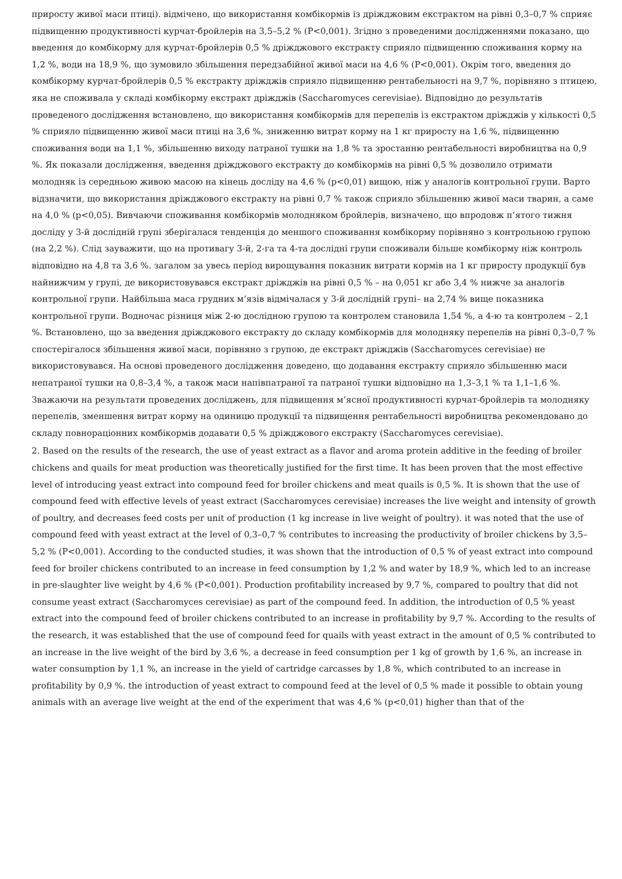приросту живої маси птиці). відмічено, що використання комбікормів із дріжджовим екстрактом на рівні 0,3–0,7 % сприяє підвищенню продуктивності курчат-бройлерів на 3,5–5,2 % (P<0,001). Згідно з проведеними дослідженнями показано, що введення до комбікорму для курчат-бройлерів 0,5 % дріжджового екстракту сприяло підвищенню споживання корму на 1,2 %, води на 18,9 %, що зумовило збільшення передзабійної живої маси на 4,6 % (P<0,001). Окрім того, введення до комбікорму курчат-бройлерів 0,5 % екстракту дріжджів сприяло підвищенню рентабельності на 9,7 %, порівняно з птицею, яка не споживала у складі комбікорму екстракт дріжджів (Saccharomyces cerevisiae). Відповідно до результатів проведеного дослідження встановлено, що використання комбікормів для перепелів із екстрактом дріжджів у кількості 0,5 % сприяло підвищенню живої маси птиці на 3,6 %, зниженню витрат корму на 1 кг приросту на 1,6 %, підвищенню споживання води на 1,1 %, збільшенню виходу патраної тушки на 1,8 % та зростанню рентабельності виробництва на 0,9 %. Як показали дослідження, введення дріжджового екстракту до комбікормів на рівні 0,5 % дозволило отримати молодняк із середньою живою масою на кінець досліду на 4,6 % (p<0,01) вищою, ніж у аналогів контрольної групи. Варто відзначити, що використання дріжджового екстракту на рівні 0,7 % також сприяло збільшенню живої маси тварин, а саме на 4,0 % (p<0,05). Вивчаючи споживання комбікормів молодняком бройлерів, визначено, що впродовж п’ятого тижня досліду у 3-й дослідній групі зберігалася тенденція до меншого споживання комбікорму порівняно з контрольною групою (на 2,2 %). Слід зауважити, що на противагу 3-й, 2-га та 4-та дослідні групи споживали більше комбікорму ніж контроль відповідно на 4,8 та 3,6 %. загалом за увесь період вирощування показник витрати кормів на 1 кг приросту продукції був найнижчим у групі, де використовувався екстракт дріжджів на рівні 0,5 % – на 0,051 кг або 3,4 % нижче за аналогів контрольної групи. Найбільша маса грудних м’язів відмічалася у 3-й дослідній групі– на 2,74 % вище показника контрольної групи. Водночас різниця між 2-ю дослідною групою та контролем становила 1,54 %, а 4-ю та контролем – 2,1 %. Встановлено, що за введення дріжджового екстракту до складу комбікормів для молодняку перепелів на рівні 0,3–0,7 % спостерігалося збільшення живої маси, порівняно з групою, де екстракт дріжджів (Saccharomyces cerevisiae) не використовувався. На основі проведеного дослідження доведено, що додавання екстракту сприяло збільшенню маси непатраної тушки на 0,8–3,4 %, а також маси напівпатраної та патраної тушки відповідно на 1,3–3,1 % та 1,1–1,6 %. Зважаючи на результати проведених досліджень, для підвищення м’ясної продуктивності курчат-бройлерів та молодняку перепелів, зменшення витрат корму на одиницю продукції та підвищення рентабельності виробництва рекомендовано до складу повнораціонних комбікормів додавати 0,5 % дріжджового екстракту (Saccharomyces cerevisiae).
2. Based on the results of the research, the use of yeast extract as a flavor and aroma protein additive in the feeding of broiler chickens and quails for meat production was theoretically justified for the first time. It has been proven that the most effective level of introducing yeast extract into compound feed for broiler chickens and meat quails is 0,5 %. It is shown that the use of compound feed with effective levels of yeast extract (Saccharomyces cerevisiae) increases the live weight and intensity of growth of poultry, and decreases feed costs per unit of production (1 kg increase in live weight of poultry). it was noted that the use of compound feed with yeast extract at the level of 0,3–0,7 % contributes to increasing the productivity of broiler chickens by 3,5–5,2 % (P<0,001). According to the conducted studies, it was shown that the introduction of 0,5 % of yeast extract into compound feed for broiler chickens contributed to an increase in feed consumption by 1,2 % and water by 18,9 %, which led to an increase in pre-slaughter live weight by 4,6 % (P<0,001). Production profitability increased by 9,7 %, compared to poultry that did not consume yeast extract (Saccharomyces cerevisiae) as part of the compound feed. In addition, the introduction of 0,5 % yeast extract into the compound feed of broiler chickens contributed to an increase in profitability by 9,7 %. According to the results of the research, it was established that the use of compound feed for quails with yeast extract in the amount of 0,5 % contributed to an increase in the live weight of the bird by 3,6 %, a decrease in feed consumption per 1 kg of growth by 1,6 %, an increase in water consumption by 1,1 %, an increase in the yield of cartridge carcasses by 1,8 %, which contributed to an increase in profitability by 0,9 %. the introduction of yeast extract to compound feed at the level of 0,5 % made it possible to obtain young animals with an average live weight at the end of the experiment that was 4,6 % (p<0,01) higher than that of the